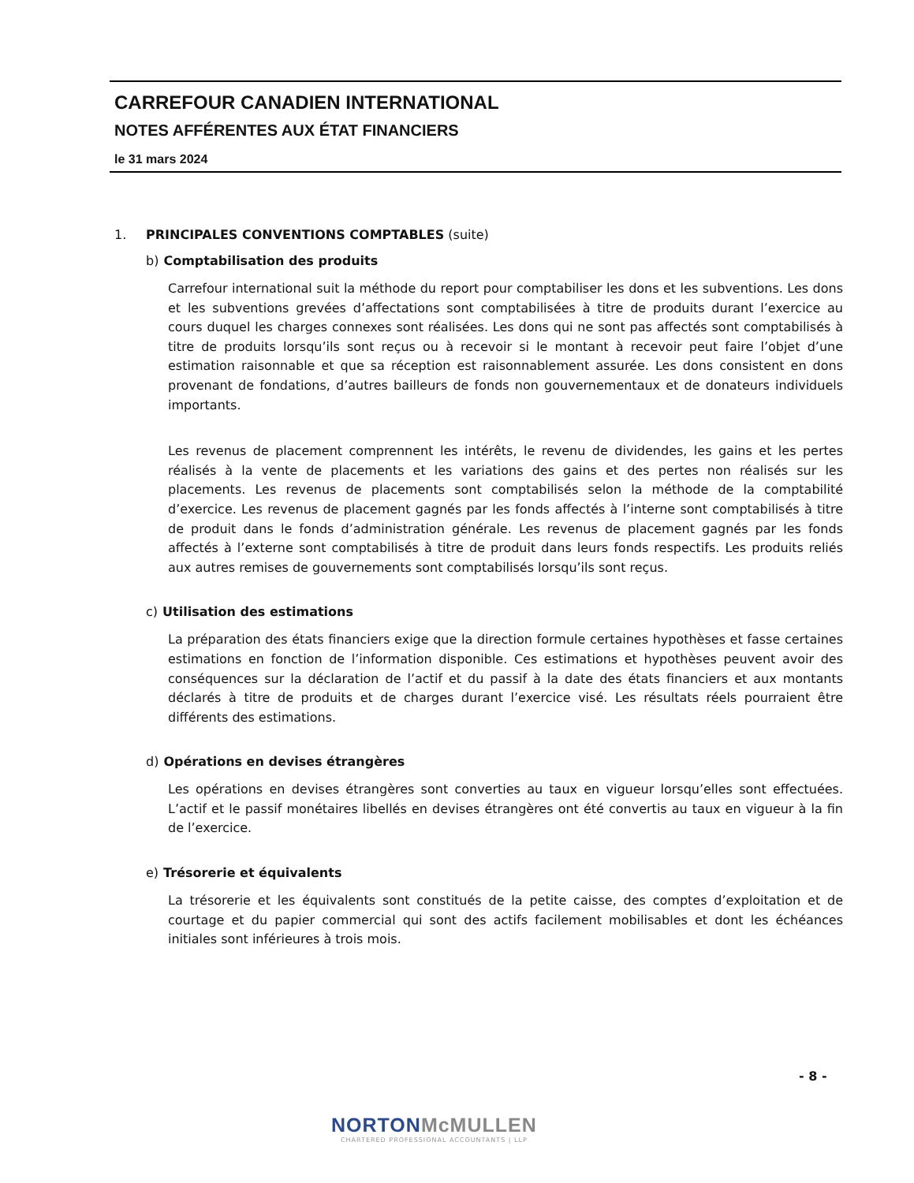CARREFOUR CANADIEN INTERNATIONAL
NOTES AFFÉRENTES AUX ÉTAT FINANCIERS
le 31 mars 2024
1. PRINCIPALES CONVENTIONS COMPTABLES (suite)
b) Comptabilisation des produits
Carrefour international suit la méthode du report pour comptabiliser les dons et les subventions. Les dons et les subventions grevées d’affectations sont comptabilisées à titre de produits durant l’exercice au cours duquel les charges connexes sont réalisées. Les dons qui ne sont pas affectés sont comptabilisés à titre de produits lorsqu’ils sont reçus ou à recevoir si le montant à recevoir peut faire l’objet d’une estimation raisonnable et que sa réception est raisonnablement assurée. Les dons consistent en dons provenant de fondations, d’autres bailleurs de fonds non gouvernementaux et de donateurs individuels importants.
Les revenus de placement comprennent les intérêts, le revenu de dividendes, les gains et les pertes réalisés à la vente de placements et les variations des gains et des pertes non réalisés sur les placements. Les revenus de placements sont comptabilisés selon la méthode de la comptabilité d’exercice. Les revenus de placement gagnés par les fonds affectés à l’interne sont comptabilisés à titre de produit dans le fonds d’administration générale. Les revenus de placement gagnés par les fonds affectés à l’externe sont comptabilisés à titre de produit dans leurs fonds respectifs. Les produits reliés aux autres remises de gouvernements sont comptabilisés lorsqu’ils sont reçus.
c) Utilisation des estimations
La préparation des états financiers exige que la direction formule certaines hypothèses et fasse certaines estimations en fonction de l’information disponible. Ces estimations et hypothèses peuvent avoir des conséquences sur la déclaration de l’actif et du passif à la date des états financiers et aux montants déclarés à titre de produits et de charges durant l’exercice visé. Les résultats réels pourraient être différents des estimations.
d) Opérations en devises étrangères
Les opérations en devises étrangères sont converties au taux en vigueur lorsqu’elles sont effectuées. L’actif et le passif monétaires libellés en devises étrangères ont été convertis au taux en vigueur à la fin de l’exercice.
e) Trésorerie et équivalents
La trésorerie et les équivalents sont constitués de la petite caisse, des comptes d’exploitation et de courtage et du papier commercial qui sont des actifs facilement mobilisables et dont les échéances initiales sont inférieures à trois mois.
- 8 -
NORTONMcMULLEN
CHARTERED PROFESSIONAL ACCOUNTANTS | LLP